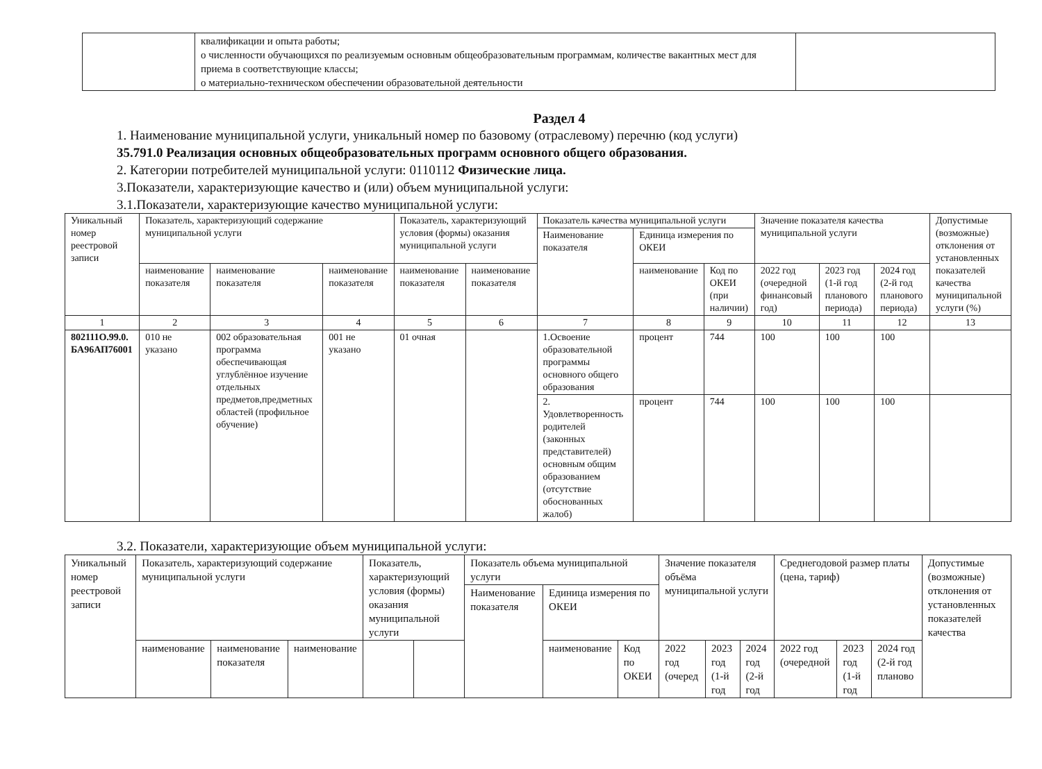| | квалификации и опыта работы; о численности обучающихся по реализуемым основным общеобразовательным программам, количестве вакантных мест для приема в соответствующие классы; о материально-техническом обеспечении образовательной деятельности | |
Раздел 4
1. Наименование муниципальной услуги, уникальный номер по базовому (отраслевому) перечню (код услуги)
35.791.0 Реализация основных общеобразовательных программ основного общего образования.
2. Категории потребителей муниципальной услуги: 0110112 Физические лица.
3.Показатели, характеризующие качество и (или) объем муниципальной услуги:
3.1.Показатели, характеризующие качество муниципальной услуги:
| Уникальный номер реестровой записи | Показатель, характеризующий содержание муниципальной услуги | | | Показатель, характеризующий условия (формы) оказания муниципальной услуги | | Показатель качества муниципальной услуги | | | Значение показателя качества муниципальной услуги | | | Допустимые (возможные) отклонения от установленных показателей качества муниципальной услуги (%) |
| | | | | | | Наименование показателя | Единица измерения по ОКЕИ | | | | | |
| | наименование показателя | наименование показателя | наименование показателя | наименование показателя | наименование показателя | | наименование | Код по ОКЕИ (при наличии) | 2022 год (очередной финансовый год) | 2023 год (1-й год планового периода) | 2024 год (2-й год планового периода) | |
| 1 | 2 | 3 | 4 | 5 | 6 | 7 | 8 | 9 | 10 | 11 | 12 | 13 |
| 802111О.99.0. БА96АП76001 | 010 не указано | 002 образовательная программа обеспечивающая углублённое изучение отдельных предметов,предметных областей (профильное обучение) | 001 не указано | 01 очная | | 1.Освоение образовательной программы основного общего образования | процент | 744 | 100 | 100 | 100 | |
| | | | | | | 2. Удовлетворенность родителей (законных представителей) основным общим образованием (отсутствие обоснованных жалоб) | процент | 744 | 100 | 100 | 100 | |
3.2. Показатели, характеризующие объем муниципальной услуги:
| Уникальный номер реестровой записи | Показатель, характеризующий содержание муниципальной услуги | | | Показатель, характеризующий условия (формы) оказания муниципальной услуги | | Показатель объема муниципальной услуги | | | Значение показателя объёма муниципальной услуги | | | Среднегодовой размер платы (цена, тариф) | | | Допустимые (возможные) отклонения от установленных показателей качества |
| | | | | | | Наименование показателя | Единица измерения по ОКЕИ | | | | | | | | |
| | наименование | наименование показателя | наименование | | | | наименование | Код по ОКЕИ | 2022 год (очеред | 2023 год (1-й год | 2024 год (2-й год | 2022 год (очередной | 2023 год (1-й год | 2024 год (2-й год планово | |